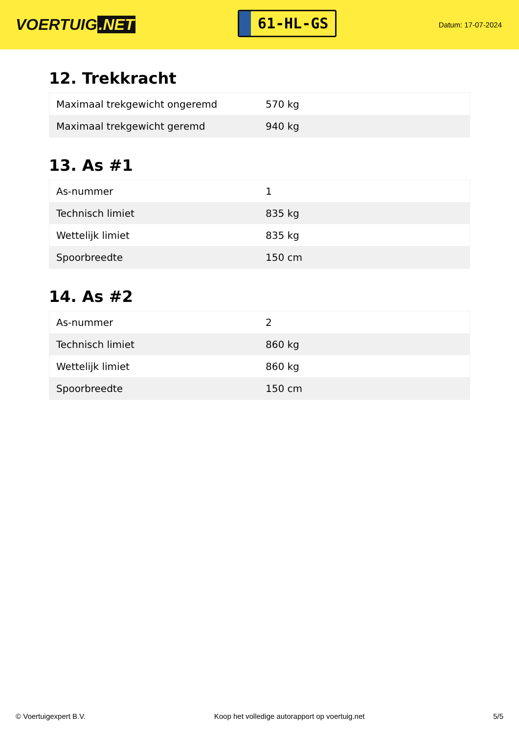VOERTUIG.NET
61-HL-GS
Datum: 17-07-2024
12. Trekkracht
| Maximaal trekgewicht ongeremd | 570 kg |
| Maximaal trekgewicht geremd | 940 kg |
13. As #1
| As-nummer | 1 |
| Technisch limiet | 835 kg |
| Wettelijk limiet | 835 kg |
| Spoorbreedte | 150 cm |
14. As #2
| As-nummer | 2 |
| Technisch limiet | 860 kg |
| Wettelijk limiet | 860 kg |
| Spoorbreedte | 150 cm |
© Voertuigexpert B.V. Koop het volledige autorapport op voertuig.net 5/5